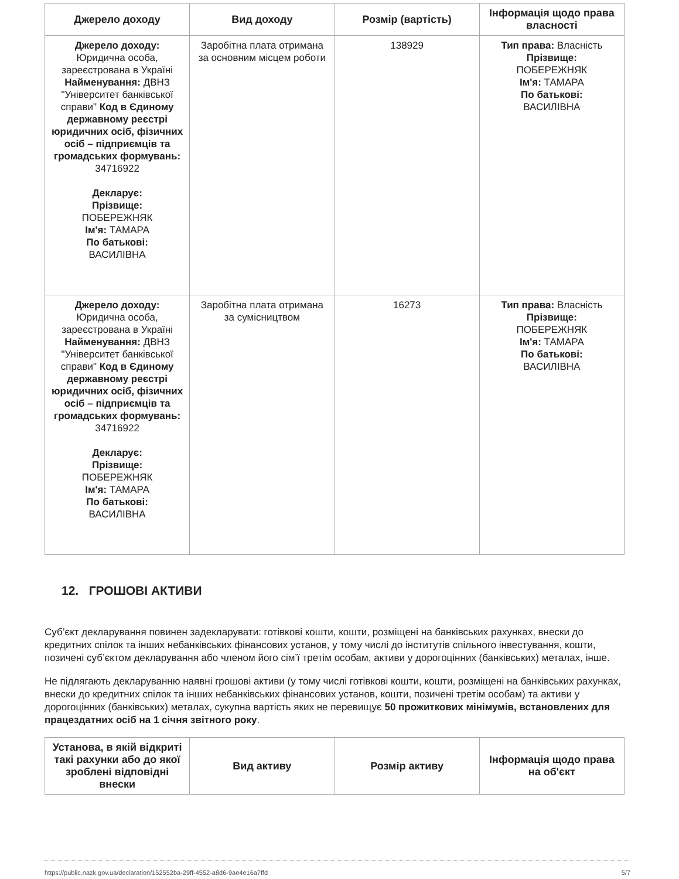| Джерело доходу | Вид доходу | Розмір (вартість) | Інформація щодо права власності |
| --- | --- | --- | --- |
| Джерело доходу: Юридична особа, зареєстрована в Україні Найменування: ДВНЗ "Університет банківської справи" Код в Єдиному державному реєстрі юридичних осіб, фізичних осіб – підприємців та громадських формувань: 34716922 Декларує: Прізвище: ПОБЕРЕЖНЯК Ім'я: ТАМАРА По батькові: ВАСИЛІВНА | Заробітна плата отримана за основним місцем роботи | 138929 | Тип права: Власність Прізвище: ПОБЕРЕЖНЯК Ім'я: ТАМАРА По батькові: ВАСИЛІВНА |
| Джерело доходу: Юридична особа, зареєстрована в Україні Найменування: ДВНЗ "Університет банківської справи" Код в Єдиному державному реєстрі юридичних осіб, фізичних осіб – підприємців та громадських формувань: 34716922 Декларує: Прізвище: ПОБЕРЕЖНЯК Ім'я: ТАМАРА По батькові: ВАСИЛІВНА | Заробітна плата отримана за сумісництвом | 16273 | Тип права: Власність Прізвище: ПОБЕРЕЖНЯК Ім'я: ТАМАРА По батькові: ВАСИЛІВНА |
12. ГРОШОВІ АКТИВИ
Суб’єкт декларування повинен задекларувати: готівкові кошти, кошти, розміщені на банківських рахунках, внески до кредитних спілок та інших небанківських фінансових установ, у тому числі до інститутів спільного інвестування, кошти, позичені суб’єктом декларування або членом його сім’ї третім особам, активи у дорогоцінних (банківських) металах, інше.
Не підлягають декларуванню наявні грошові активи (у тому числі готівкові кошти, кошти, розміщені на банківських рахунках, внески до кредитних спілок та інших небанківських фінансових установ, кошти, позичені третім особам) та активи у дорогоцінних (банківських) металах, сукупна вартість яких не перевищує 50 прожиткових мінімумів, встановлених для працездатних осіб на 1 січня звітного року.
| Установа, в якій відкриті такі рахунки або до якої зроблені відповідні внески | Вид активу | Розмір активу | Інформація щодо права на об'єкт |
| --- | --- | --- | --- |
https://public.nazk.gov.ua/declaration/152552ba-29ff-4552-a8d6-9ae4e16a7ffd 5/7